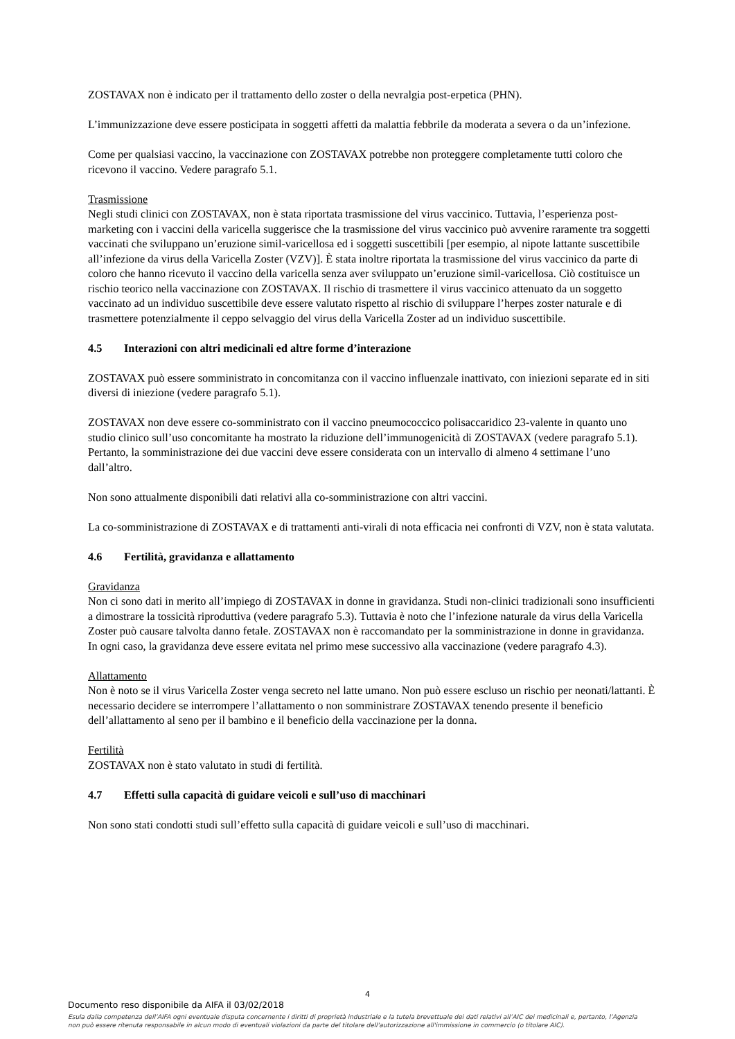ZOSTAVAX non è indicato per il trattamento dello zoster o della nevralgia post-erpetica (PHN).
L’immunizzazione deve essere posticipata in soggetti affetti da malattia febbrile da moderata a severa o da un’infezione.
Come per qualsiasi vaccino, la vaccinazione con ZOSTAVAX potrebbe non proteggere completamente tutti coloro che ricevono il vaccino. Vedere paragrafo 5.1.
Trasmissione
Negli studi clinici con ZOSTAVAX, non è stata riportata trasmissione del virus vaccinico. Tuttavia, l’esperienza post-marketing con i vaccini della varicella suggerisce che la trasmissione del virus vaccinico può avvenire raramente tra soggetti vaccinati che sviluppano un’eruzione simil-varicellosa ed i soggetti suscettibili [per esempio, al nipote lattante suscettibile all’infezione da virus della Varicella Zoster (VZV)]. È stata inoltre riportata la trasmissione del virus vaccinico da parte di coloro che hanno ricevuto il vaccino della varicella senza aver sviluppato un’eruzione simil-varicellosa. Ciò costituisce un rischio teorico nella vaccinazione con ZOSTAVAX. Il rischio di trasmettere il virus vaccinico attenuato da un soggetto vaccinato ad un individuo suscettibile deve essere valutato rispetto al rischio di sviluppare l’herpes zoster naturale e di trasmettere potenzialmente il ceppo selvaggio del virus della Varicella Zoster ad un individuo suscettibile.
4.5 Interazioni con altri medicinali ed altre forme d’interazione
ZOSTAVAX può essere somministrato in concomitanza con il vaccino influenzale inattivato, con iniezioni separate ed in siti diversi di iniezione (vedere paragrafo 5.1).
ZOSTAVAX non deve essere co-somministrato con il vaccino pneumococcico polisaccaridico 23-valente in quanto uno studio clinico sull’uso concomitante ha mostrato la riduzione dell’immunogenicità di ZOSTAVAX (vedere paragrafo 5.1). Pertanto, la somministrazione dei due vaccini deve essere considerata con un intervallo di almeno 4 settimane l’uno dall’altro.
Non sono attualmente disponibili dati relativi alla co-somministrazione con altri vaccini.
La co-somministrazione di ZOSTAVAX e di trattamenti anti-virali di nota efficacia nei confronti di VZV, non è stata valutata.
4.6 Fertilità, gravidanza e allattamento
Gravidanza
Non ci sono dati in merito all’impiego di ZOSTAVAX in donne in gravidanza. Studi non-clinici tradizionali sono insufficienti a dimostrare la tossicità riproduttiva (vedere paragrafo 5.3). Tuttavia è noto che l’infezione naturale da virus della Varicella Zoster può causare talvolta danno fetale. ZOSTAVAX non è raccomandato per la somministrazione in donne in gravidanza. In ogni caso, la gravidanza deve essere evitata nel primo mese successivo alla vaccinazione (vedere paragrafo 4.3).
Allattamento
Non è noto se il virus Varicella Zoster venga secreto nel latte umano. Non può essere escluso un rischio per neonati/lattanti. È necessario decidere se interrompere l’allattamento o non somministrare ZOSTAVAX tenendo presente il beneficio dell’allattamento al seno per il bambino e il beneficio della vaccinazione per la donna.
Fertilità
ZOSTAVAX non è stato valutato in studi di fertilità.
4.7 Effetti sulla capacità di guidare veicoli e sull’uso di macchinari
Non sono stati condotti studi sull’effetto sulla capacità di guidare veicoli e sull’uso di macchinari.
4
Documento reso disponibile da AIFA il 03/02/2018
Esula dalla competenza dell’AIFA ogni eventuale disputa concernente i diritti di proprietà industriale e la tutela brevettuale dei dati relativi all’AIC dei medicinali e, pertanto, l’Agenzia non può essere ritenuta responsabile in alcun modo di eventuali violazioni da parte del titolare dell'autorizzazione all'immissione in commercio (o titolare AIC).